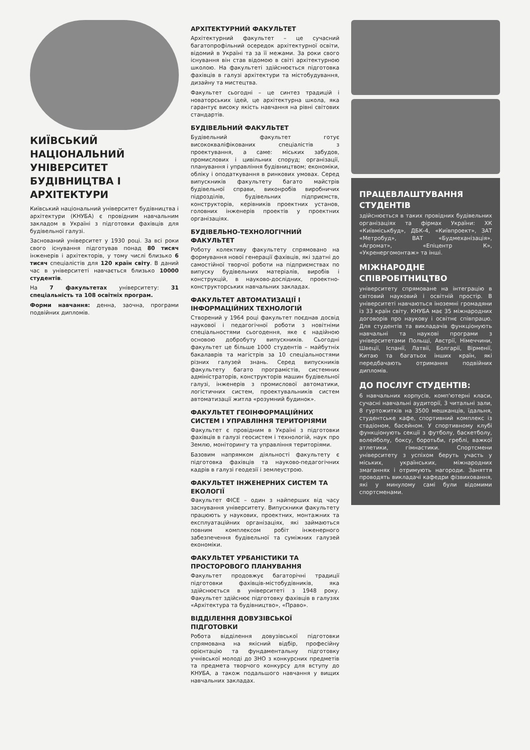КИЇВСЬКИЙ НАЦІОНАЛЬНИЙ УНІВЕРСИТЕТ БУДІВНИЦТВА І АРХІТЕКТУРИ
Київський національний університет будівництва і архітектури (КНУБА) є провідним навчальним закладом в Україні з підготовки фахівців для будівельної галузі.
Заснований університет у 1930 році. За всі роки свого існування підготував понад 80 тисяч інженерів і архітекторів, у тому числі близько 6 тисяч спеціалістів для 120 країн світу. В даний час в університеті навчається близько 10000 студентів.
На 7 факультетах університету: 31 спеціальність та 108 освітніх програм.
Форми навчання: денна, заочна, програми подвійних дипломів.
АРХІТЕКТУРНИЙ ФАКУЛЬТЕТ
Архітектурний факультет – це сучасний багатопрофільний осередок архітектурної освіти, відомий в Україні та за її межами. За роки свого існування він став відомою в світі архітектурною школою. На факультеті здійснюється підготовка фахівців в галузі архітектури та містобудування, дизайну та мистецтва.
Факультет сьогодні – це синтез традицій і новаторських ідей, це архітектурна школа, яка гарантує високу якість навчання на рівні світових стандартів.
БУДІВЕЛЬНИЙ ФАКУЛЬТЕТ
Будівельний факультет готує висококваліфікованих спеціалістів з проектування, а саме: міських забудов, промислових і цивільних споруд; організації, планування і управління будівництвом; економіки, обліку і оподаткування в ринкових умовах. Серед випускників факультету багато майстрів будівельної справи, виконробів виробничих підрозділів, будівельних підприємств, конструкторів, керівників проектних установ, головних інженерів проектів у проектних організаціях.
БУДІВЕЛЬНО-ТЕХНОЛОГІЧНИЙ ФАКУЛЬТЕТ
Роботу колективу факультету спрямовано на формування нової генерації фахівців, які здатні до самостійної творчої роботи на підприємствах по випуску будівельних матеріалів, виробів і конструкцій, в науково-дослідних, проектно-конструкторських навчальних закладах.
ФАКУЛЬТЕТ АВТОМАТИЗАЦІЇ І ІНФОРМАЦІЙНИХ ТЕХНОЛОГІЙ
Створений у 1964 році факультет поєднав досвід наукової і педагогічної роботи з новітніми спеціальностями сьогодення, яке є надійною основою добробуту випускників. Сьогодні факультет це більше 1000 студентів – майбутніх бакалаврів та магістрів за 10 спеціальностями різних галузей знань. Серед випускників факультету багато програмістів, системних адміністраторів, конструкторів машин будівельної галузі, інженерів з промислової автоматики, логістичних систем, проектувальників систем автоматизації житла «розумний будинок».
ФАКУЛЬТЕТ ГЕОІНФОРМАЦІЙНИХ СИСТЕМ І УПРАВЛІННЯ ТЕРИТОРІЯМИ
Факультет є провідним в Україні з підготовки фахівців в галузі геосистем і технологій, наук про Землю, моніторингу та управління територіями.
Базовим напрямком діяльності факультету є підготовка фахівців та науково-педагогічних кадрів в галузі геодезії і землеустрою.
ФАКУЛЬТЕТ ІНЖЕНЕРНИХ СИСТЕМ ТА ЕКОЛОГІЇ
Факультет ФІСЕ – один з найперших від часу заснування університету. Випускники факультету працюють у наукових, проектних, монтажних та експлуатаційних організаціях, які займаються повним комплексом робіт інженерного забезпечення будівельної та суміжних галузей економіки.
ФАКУЛЬТЕТ УРБАНІСТИКИ ТА ПРОСТОРОВОГО ПЛАНУВАННЯ
Факультет продовжує багаторічні традиції підготовки фахівців-містобудівників, яка здійснюється в університеті з 1948 року. Факультет здійснює підготовку фахівців в галузях «Архітектура та будівництво», «Право».
ВІДДІЛЕННЯ ДОВУЗІВСЬКОЇ ПІДГОТОВКИ
Робота відділення довузівської підготовки спрямована на якісний відбір, професійну орієнтацію та фундаментальну підготовку учнівської молоді до ЗНО з конкурсних предметів та предмета творчого конкурсу для вступу до КНУБА, а також подальшого навчання у вищих навчальних закладах.
ПРАЦЕВЛАШТУВАННЯ СТУДЕНТІВ
здійснюється в таких провідних будівельних організаціях та фірмах України: ХК «Київміськбуд», ДБК-4, «Київпроект», ЗАТ «Метробуд», ВАТ «Будмеханізація», «Агромат», «Епіцентр К», «Укренергомонтаж» та інші.
МІЖНАРОДНЕ СПІВРОБІТНИЦТВО
університету спрямоване на інтеграцію в світовий науковий і освітній простір. В університеті навчаються іноземні громадяни із 33 країн світу. КНУБА має 35 міжнародних договорів про наукову і освітнє співпрацю. Для студентів та викладачів функціонують навчальні та наукові програми з університетами Польщі, Австрії, Німеччини, Швеції, Іспанії, Латвії, Болгарії, Вірменії, Китаю та багатьох інших країн, які передбачають отримання подвійних дипломів.
ДО ПОСЛУГ СТУДЕНТІВ:
6 навчальних корпусів, комп'ютерні класи, сучасні навчальні аудиторії, 3 читальні зали, 8 гуртожитків на 3500 мешканців, їдальня, студентське кафе, спортивний комплекс із стадіоном, басейном. У спортивному клубі функціонують секції з футболу, баскетболу, волейболу, боксу, боротьби, греблі, важкої атлетики, гімнастики. Спортсмени університету з успіхом беруть участь у міських, українських, міжнародних змаганнях і отримують нагороди. Заняття проводять викладачі кафедри фізвиховання, які у минулому самі були відомими спортсменами.